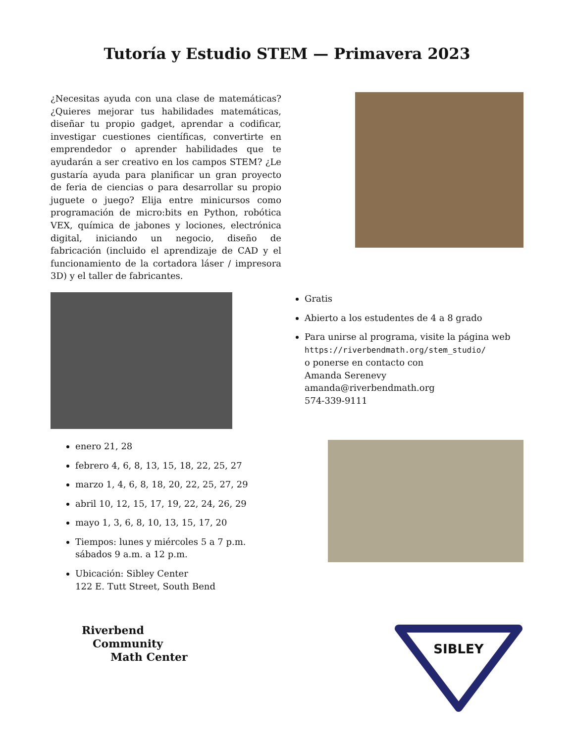Tutoría y Estudio STEM — Primavera 2023
¿Necesitas ayuda con una clase de matemáticas? ¿Quieres mejorar tus habilidades matemáticas, diseñar tu propio gadget, aprendar a codificar, investigar cuestiones científicas, convertirte en emprendedor o aprender habilidades que te ayudarán a ser creativo en los campos STEM? ¿Le gustaría ayuda para planificar un gran proyecto de feria de ciencias o para desarrollar su propio juguete o juego? Elija entre minicursos como programación de micro:bits en Python, robótica VEX, química de jabones y lociones, electrónica digital, iniciando un negocio, diseño de fabricación (incluido el aprendizaje de CAD y el funcionamiento de la cortadora láser / impresora 3D) y el taller de fabricantes.
Gratis
Abierto a los estudentes de 4 a 8 grado
Para unirse al programa, visite la página web
https://riverbendmath.org/stem_studio/
o ponerse en contacto con
Amanda Serenevy
amanda@riverbendmath.org
574-339-9111
enero 21, 28
febrero 4, 6, 8, 13, 15, 18, 22, 25, 27
marzo 1, 4, 6, 8, 18, 20, 22, 25, 27, 29
abril 10, 12, 15, 17, 19, 22, 24, 26, 29
mayo 1, 3, 6, 8, 10, 13, 15, 17, 20
Tiempos: lunes y miércoles 5 a 7 p.m. sábados 9 a.m. a 12 p.m.
Ubicación: Sibley Center
122 E. Tutt Street, South Bend
Riverbend
Community
Math Center
SIBLEY